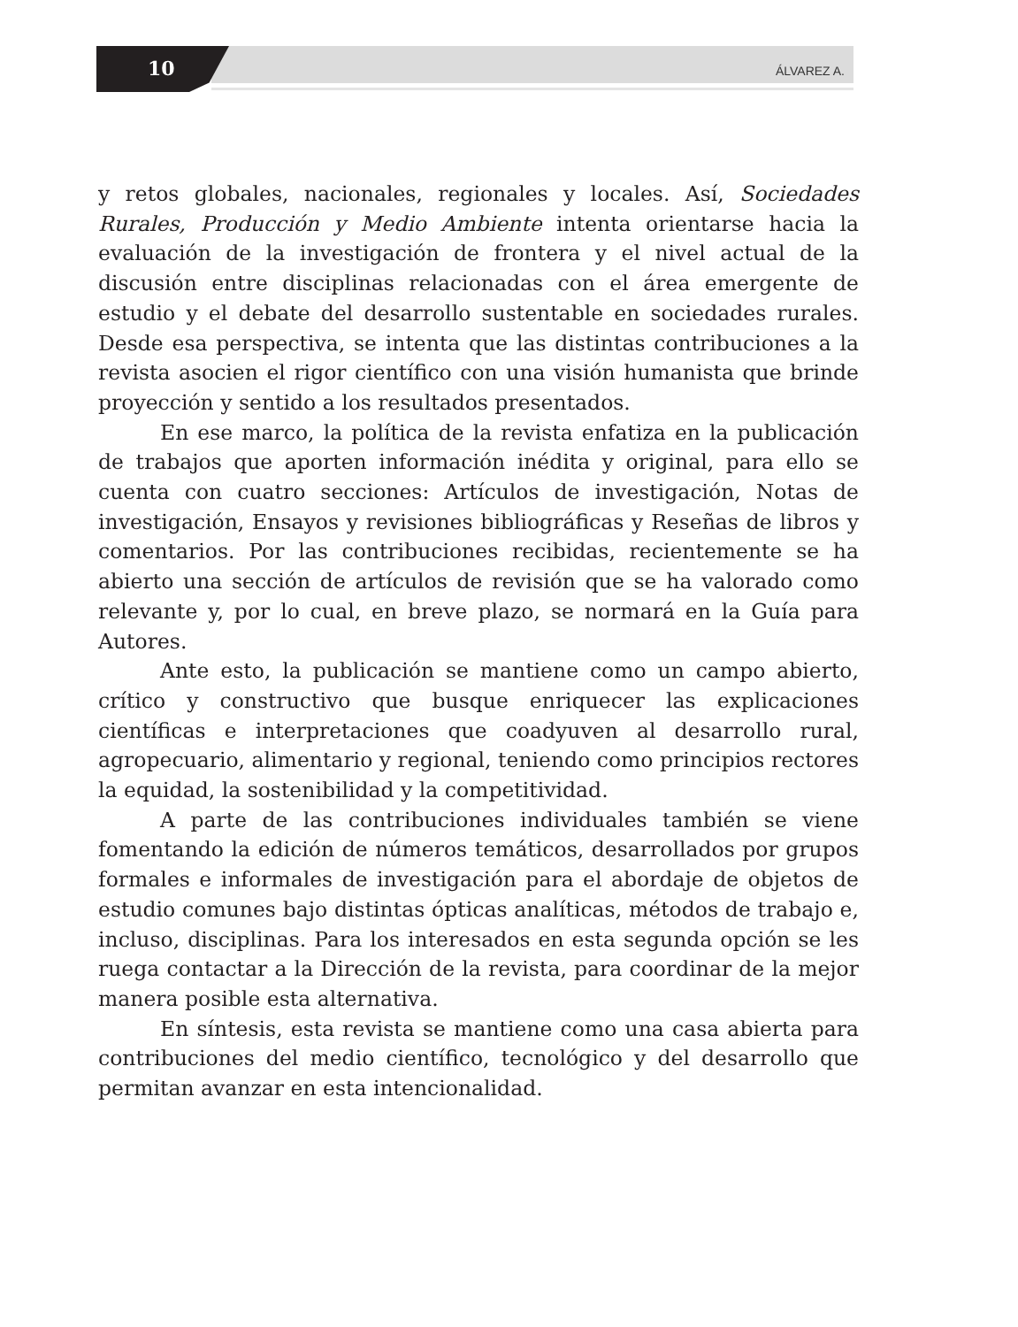10 ÁLVAREZ A.
y retos globales, nacionales, regionales y locales. Así, Sociedades Rurales, Producción y Medio Ambiente intenta orientarse hacia la evaluación de la investigación de frontera y el nivel actual de la discusión entre disciplinas relacionadas con el área emergente de estudio y el debate del desarrollo sustentable en sociedades rurales. Desde esa perspectiva, se intenta que las distintas contribuciones a la revista asocien el rigor científico con una visión humanista que brinde proyección y sentido a los resultados presentados.
En ese marco, la política de la revista enfatiza en la publicación de trabajos que aporten información inédita y original, para ello se cuenta con cuatro secciones: Artículos de investigación, Notas de investigación, Ensayos y revisiones bibliográficas y Reseñas de libros y comentarios. Por las contribuciones recibidas, recientemente se ha abierto una sección de artículos de revisión que se ha valorado como relevante y, por lo cual, en breve plazo, se normará en la Guía para Autores.
Ante esto, la publicación se mantiene como un campo abierto, crítico y constructivo que busque enriquecer las explicaciones científicas e interpretaciones que coadyuven al desarrollo rural, agropecuario, alimentario y regional, teniendo como principios rectores la equidad, la sostenibilidad y la competitividad.
A parte de las contribuciones individuales también se viene fomentando la edición de números temáticos, desarrollados por grupos formales e informales de investigación para el abordaje de objetos de estudio comunes bajo distintas ópticas analíticas, métodos de trabajo e, incluso, disciplinas. Para los interesados en esta segunda opción se les ruega contactar a la Dirección de la revista, para coordinar de la mejor manera posible esta alternativa.
En síntesis, esta revista se mantiene como una casa abierta para contribuciones del medio científico, tecnológico y del desarrollo que permitan avanzar en esta intencionalidad.